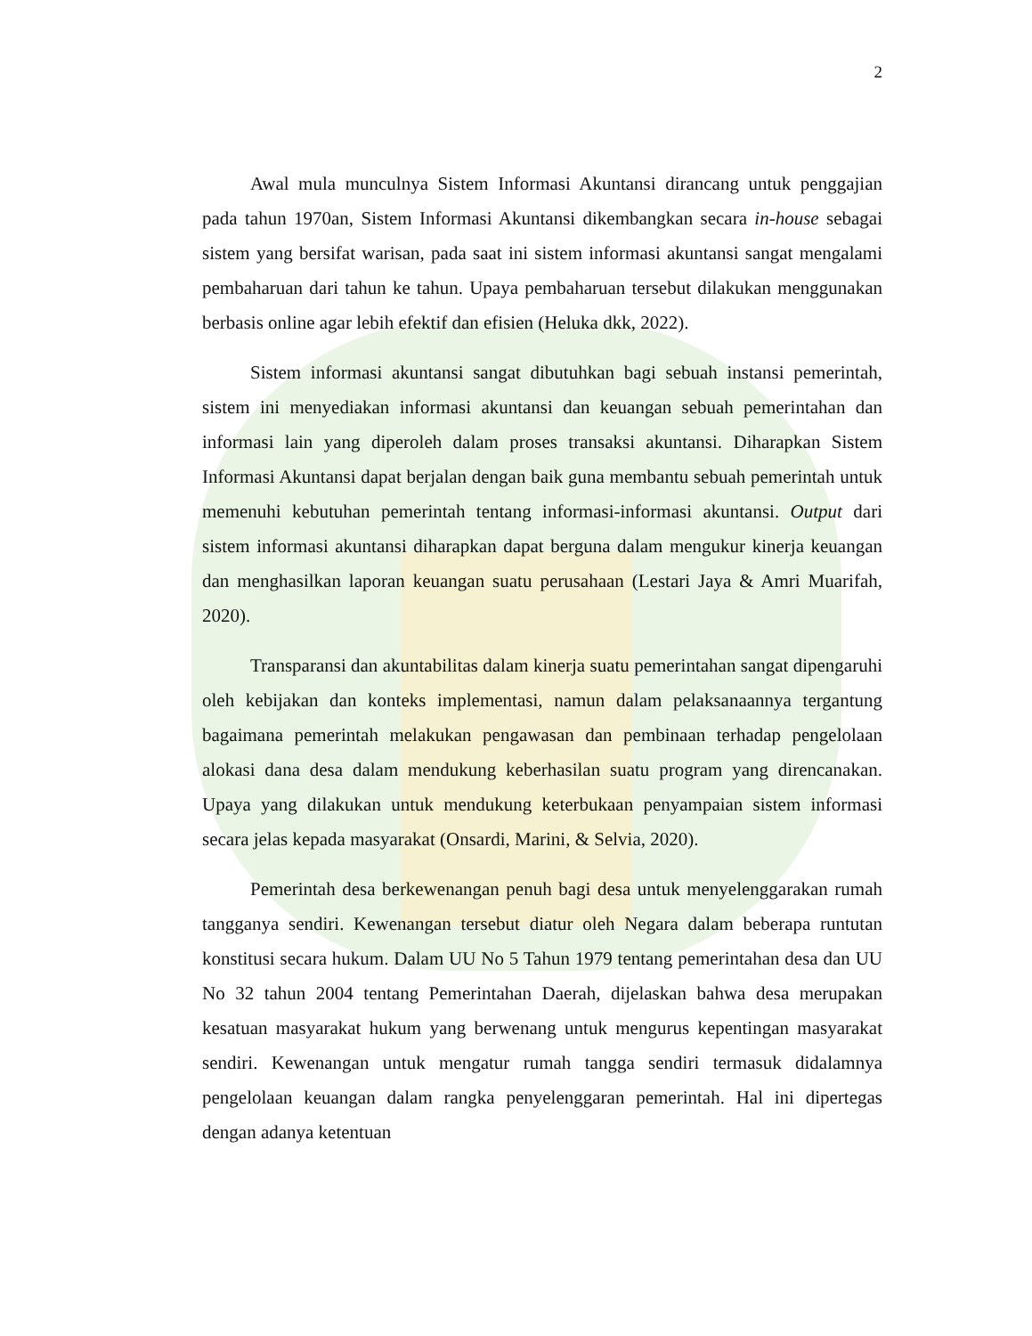2
Awal mula munculnya Sistem Informasi Akuntansi dirancang untuk penggajian pada tahun 1970an, Sistem Informasi Akuntansi dikembangkan secara in-house sebagai sistem yang bersifat warisan, pada saat ini sistem informasi akuntansi sangat mengalami pembaharuan dari tahun ke tahun. Upaya pembaharuan tersebut dilakukan menggunakan berbasis online agar lebih efektif dan efisien (Heluka dkk, 2022).
Sistem informasi akuntansi sangat dibutuhkan bagi sebuah instansi pemerintah, sistem ini menyediakan informasi akuntansi dan keuangan sebuah pemerintahan dan informasi lain yang diperoleh dalam proses transaksi akuntansi. Diharapkan Sistem Informasi Akuntansi dapat berjalan dengan baik guna membantu sebuah pemerintah untuk memenuhi kebutuhan pemerintah tentang informasi-informasi akuntansi. Output dari sistem informasi akuntansi diharapkan dapat berguna dalam mengukur kinerja keuangan dan menghasilkan laporan keuangan suatu perusahaan (Lestari Jaya & Amri Muarifah, 2020).
Transparansi dan akuntabilitas dalam kinerja suatu pemerintahan sangat dipengaruhi oleh kebijakan dan konteks implementasi, namun dalam pelaksanaannya tergantung bagaimana pemerintah melakukan pengawasan dan pembinaan terhadap pengelolaan alokasi dana desa dalam mendukung keberhasilan suatu program yang direncanakan. Upaya yang dilakukan untuk mendukung keterbukaan penyampaian sistem informasi secara jelas kepada masyarakat (Onsardi, Marini, & Selvia, 2020).
Pemerintah desa berkewenangan penuh bagi desa untuk menyelenggarakan rumah tangganya sendiri. Kewenangan tersebut diatur oleh Negara dalam beberapa runtutan konstitusi secara hukum. Dalam UU No 5 Tahun 1979 tentang pemerintahan desa dan UU No 32 tahun 2004 tentang Pemerintahan Daerah, dijelaskan bahwa desa merupakan kesatuan masyarakat hukum yang berwenang untuk mengurus kepentingan masyarakat sendiri. Kewenangan untuk mengatur rumah tangga sendiri termasuk didalamnya pengelolaan keuangan dalam rangka penyelenggaran pemerintah. Hal ini dipertegas dengan adanya ketentuan